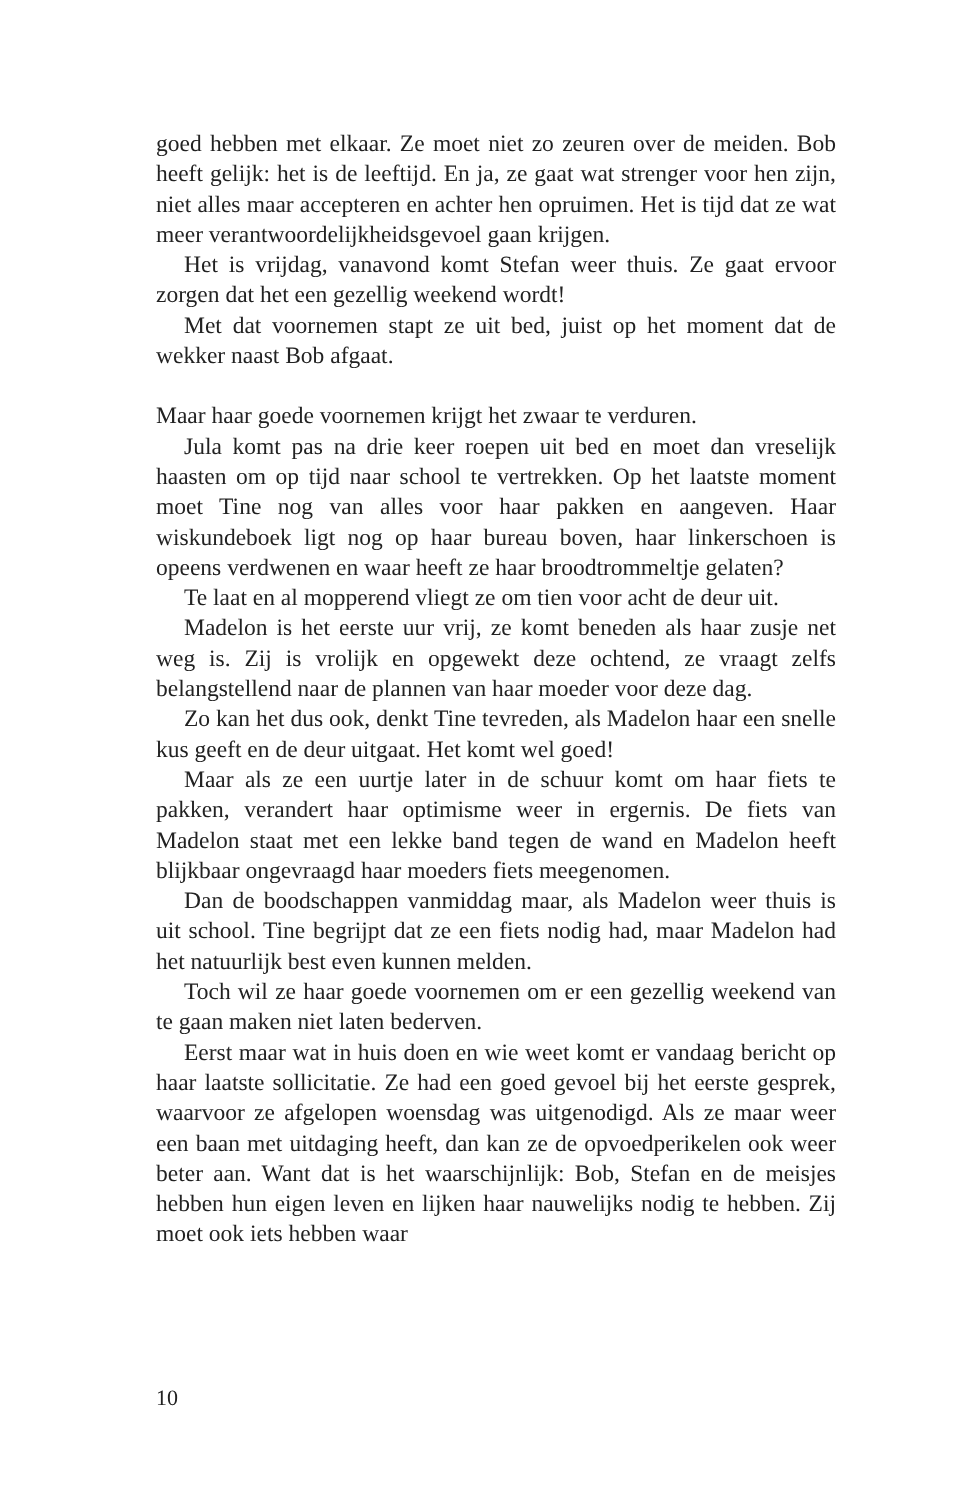goed hebben met elkaar. Ze moet niet zo zeuren over de meiden. Bob heeft gelijk: het is de leeftijd. En ja, ze gaat wat strenger voor hen zijn, niet alles maar accepteren en achter hen opruimen. Het is tijd dat ze wat meer verantwoordelijkheidsgevoel gaan krijgen.
Het is vrijdag, vanavond komt Stefan weer thuis. Ze gaat ervoor zorgen dat het een gezellig weekend wordt!
Met dat voornemen stapt ze uit bed, juist op het moment dat de wekker naast Bob afgaat.
Maar haar goede voornemen krijgt het zwaar te verduren.
Jula komt pas na drie keer roepen uit bed en moet dan vreselijk haasten om op tijd naar school te vertrekken. Op het laatste moment moet Tine nog van alles voor haar pakken en aangeven. Haar wiskundeboek ligt nog op haar bureau boven, haar linkerschoen is opeens verdwenen en waar heeft ze haar broodtrommeltje gelaten?
Te laat en al mopperend vliegt ze om tien voor acht de deur uit.
Madelon is het eerste uur vrij, ze komt beneden als haar zusje net weg is. Zij is vrolijk en opgewekt deze ochtend, ze vraagt zelfs belangstellend naar de plannen van haar moeder voor deze dag.
Zo kan het dus ook, denkt Tine tevreden, als Madelon haar een snelle kus geeft en de deur uitgaat. Het komt wel goed!
Maar als ze een uurtje later in de schuur komt om haar fiets te pakken, verandert haar optimisme weer in ergernis. De fiets van Madelon staat met een lekke band tegen de wand en Madelon heeft blijkbaar ongevraagd haar moeders fiets meegenomen.
Dan de boodschappen vanmiddag maar, als Madelon weer thuis is uit school. Tine begrijpt dat ze een fiets nodig had, maar Madelon had het natuurlijk best even kunnen melden.
Toch wil ze haar goede voornemen om er een gezellig weekend van te gaan maken niet laten bederven.
Eerst maar wat in huis doen en wie weet komt er vandaag bericht op haar laatste sollicitatie. Ze had een goed gevoel bij het eerste gesprek, waarvoor ze afgelopen woensdag was uitgenodigd. Als ze maar weer een baan met uitdaging heeft, dan kan ze de opvoedperikelen ook weer beter aan. Want dat is het waarschijnlijk: Bob, Stefan en de meisjes hebben hun eigen leven en lijken haar nauwelijks nodig te hebben. Zij moet ook iets hebben waar
10